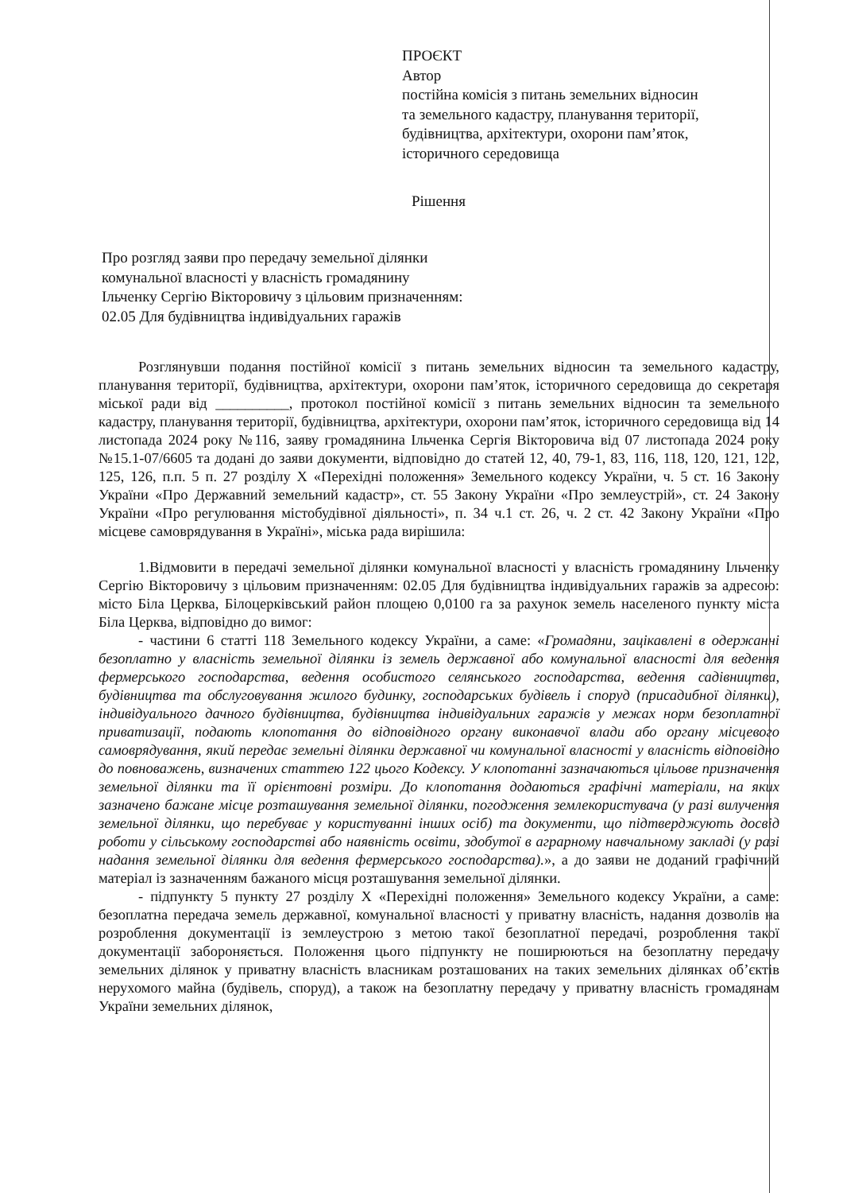ПРОЄКТ
Автор
постійна комісія з питань земельних відносин
та земельного кадастру, планування території,
будівництва, архітектури, охорони пам’яток,
історичного середовища
Рішення
Про розгляд заяви про передачу земельної ділянки
комунальної власності у власність громадянину
Ільченку Сергію Вікторовичу з цільовим призначенням:
02.05 Для будівництва індивідуальних гаражів
Розглянувши подання постійної комісії з питань земельних відносин та земельного кадастру, планування території, будівництва, архітектури, охорони пам’яток, історичного середовища до секретаря міської ради від __________, протокол постійної комісії з питань земельних відносин та земельного кадастру, планування території, будівництва, архітектури, охорони пам’яток, історичного середовища від 14 листопада 2024 року №116, заяву громадянина Ільченка Сергія Вікторовича від 07 листопада 2024 року №15.1-07/6605 та додані до заяви документи, відповідно до статей 12, 40, 79-1, 83, 116, 118, 120, 121, 122, 125, 126, п.п. 5 п. 27 розділу X «Перехідні положення» Земельного кодексу України, ч. 5 ст. 16 Закону України «Про Державний земельний кадастр», ст. 55 Закону України «Про землеустрій», ст. 24 Закону України «Про регулювання містобудівної діяльності», п. 34 ч.1 ст. 26, ч. 2 ст. 42 Закону України «Про місцеве самоврядування в Україні», міська рада вирішила:
1.Відмовити в передачі земельної ділянки комунальної власності у власність громадянину Ільченку Сергію Вікторовичу з цільовим призначенням: 02.05 Для будівництва індивідуальних гаражів за адресою: місто Біла Церква, Білоцерківський район площею 0,0100 га за рахунок земель населеного пункту міста Біла Церква, відповідно до вимог:
- частини 6 статті 118 Земельного кодексу України, а саме: «Громадяни, зацікавлені в одержанні безоплатно у власність земельної ділянки із земель державної або комунальної власності для ведення фермерського господарства, ведення особистого селянського господарства, ведення садівництва, будівництва та обслуговування жилого будинку, господарських будівель і споруд (присадибної ділянки), індивідуального дачного будівництва, будівництва індивідуальних гаражів у межах норм безоплатної приватизації, подають клопотання до відповідного органу виконавчої влади або органу місцевого самоврядування, який передає земельні ділянки державної чи комунальної власності у власність відповідно до повноважень, визначених статтею 122 цього Кодексу. У клопотанні зазначаються цільове призначення земельної ділянки та її орієнтовні розміри. До клопотання додаються графічні матеріали, на яких зазначено бажане місце розташування земельної ділянки, погодження землекористувача (у разі вилучення земельної ділянки, що перебуває у користуванні інших осіб) та документи, що підтверджують досвід роботи у сільському господарстві або наявність освіти, здобутої в аграрному навчальному закладі (у разі надання земельної ділянки для ведення фермерського господарства).», а до заяви не доданий графічний матеріал із зазначенням бажаного місця розташування земельної ділянки.
- підпункту 5 пункту 27 розділу X «Перехідні положення» Земельного кодексу України, а саме: безоплатна передача земель державної, комунальної власності у приватну власність, надання дозволів на розроблення документації із землеустрою з метою такої безоплатної передачі, розроблення такої документації забороняється. Положення цього підпункту не поширюються на безоплатну передачу земельних ділянок у приватну власність власникам розташованих на таких земельних ділянках об’єктів нерухомого майна (будівель, споруд), а також на безоплатну передачу у приватну власність громадянам України земельних ділянок,